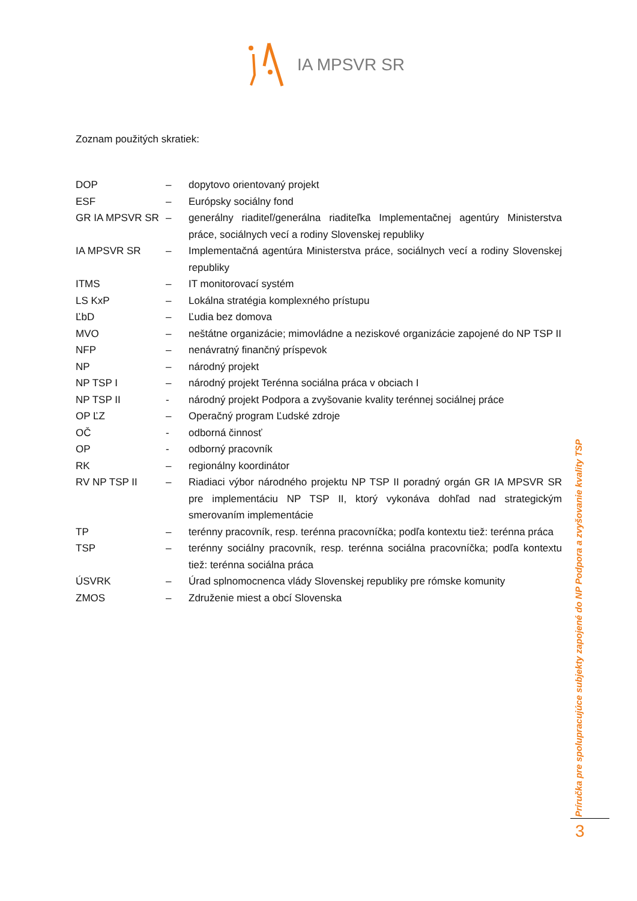IA MPSVR SR
Zoznam použitých skratiek:
| DOP | – | dopytovo orientovaný projekt |
| ESF | – | Európsky sociálny fond |
| GR IA MPSVR SR | – | generálny riaditeľ/generálna riaditeľka Implementačnej agentúry Ministerstva práce, sociálnych vecí a rodiny Slovenskej republiky |
| IA MPSVR SR | – | Implementačná agentúra Ministerstva práce, sociálnych vecí a rodiny Slovenskej republiky |
| ITMS | – | IT monitorovací systém |
| LS KxP | – | Lokálna stratégia komplexného prístupu |
| ĽbD | – | Ľudia bez domova |
| MVO | – | neštátne organizácie; mimovládne a neziskové organizácie zapojené do NP TSP II |
| NFP | – | nenávratný finančný príspevok |
| NP | – | národný projekt |
| NP TSP I | – | národný projekt Terénna sociálna práca v obciach I |
| NP TSP II | - | národný projekt Podpora a zvyšovanie kvality terénnej sociálnej práce |
| OP ĽZ | – | Operačný program Ľudské zdroje |
| OČ | - | odborná činnosť |
| OP | - | odborný pracovník |
| RK | – | regionálny koordinátor |
| RV NP TSP II | – | Riadiaci výbor národného projektu NP TSP II poradný orgán GR IA MPSVR SR pre implementáciu NP TSP II, ktorý vykonáva dohľad nad strategickým smerovaním implementácie |
| TP | – | terénny pracovník, resp. terénna pracovníčka; podľa kontextu tiež: terénna práca |
| TSP | – | terénny sociálny pracovník, resp. terénna sociálna pracovníčka; podľa kontextu tiež: terénna sociálna práca |
| ÚSVRK | – | Úrad splnomocnenca vlády Slovenskej republiky pre rómske komunity |
| ZMOS | – | Združenie miest a obcí Slovenska |
Príručka pre spolupracujúce subjekty zapojené do NP Podpora a zvyšovanie kvality TSP
3